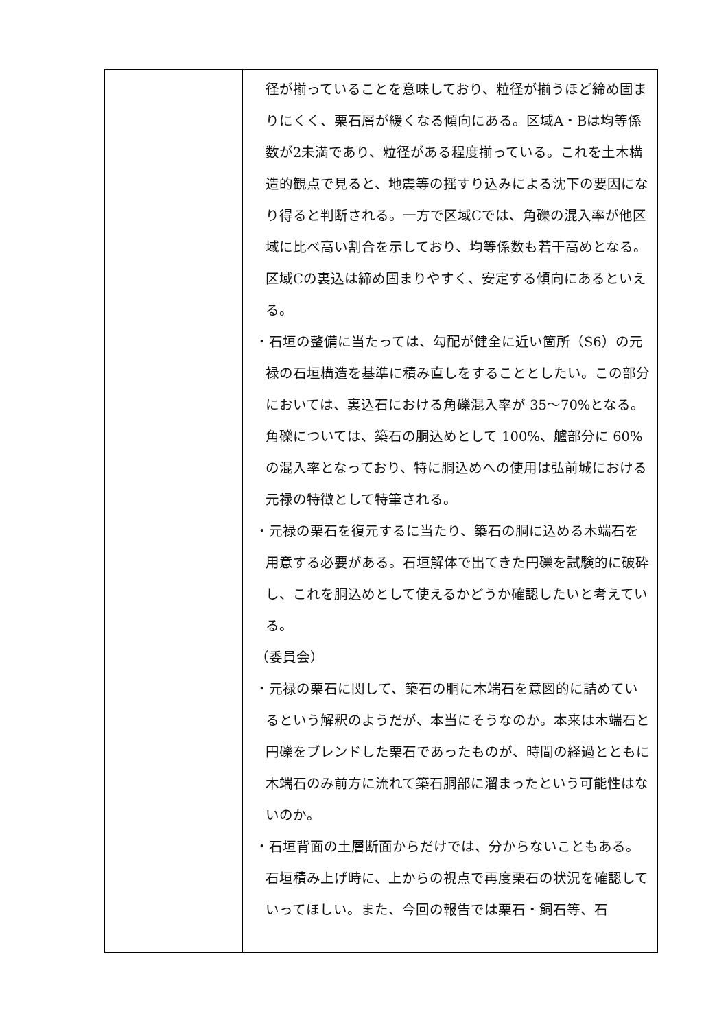| | 径が揃っていることを意味しており、粒径が揃うほど締め固まりにくく、栗石層が緩くなる傾向にある。区域A・Bは均等係数が2未満であり、粒径がある程度揃っている。これを土木構造的観点で見ると、地震等の揺すり込みによる沈下の要因になり得ると判断される。一方で区域Cでは、角礫の混入率が他区域に比べ高い割合を示しており、均等係数も若干高めとなる。区域Cの裏込は締め固まりやすく、安定する傾向にあるといえる。 ・石垣の整備に当たっては、勾配が健全に近い箇所（S6）の元禄の石垣構造を基準に積み直しをすることとしたい。この部分においては、裏込石における角礫混入率が 35～70%となる。角礫については、築石の胴込めとして 100%、艫部分に 60%の混入率となっており、特に胴込めへの使用は弘前城における元禄の特徴として特筆される。 ・元禄の栗石を復元するに当たり、築石の胴に込める木端石を用意する必要がある。石垣解体で出てきた円礫を試験的に破砕し、これを胴込めとして使えるかどうか確認したいと考えている。 （委員会） ・元禄の栗石に関して、築石の胴に木端石を意図的に詰めているという解釈のようだが、本当にそうなのか。本来は木端石と円礫をブレンドした栗石であったものが、時間の経過とともに木端石のみ前方に流れて築石胴部に溜まったという可能性はないのか。 ・石垣背面の土層断面からだけでは、分からないこともある。石垣積み上げ時に、上からの視点で再度栗石の状況を確認していってほしい。また、今回の報告では栗石・飼石等、石 |